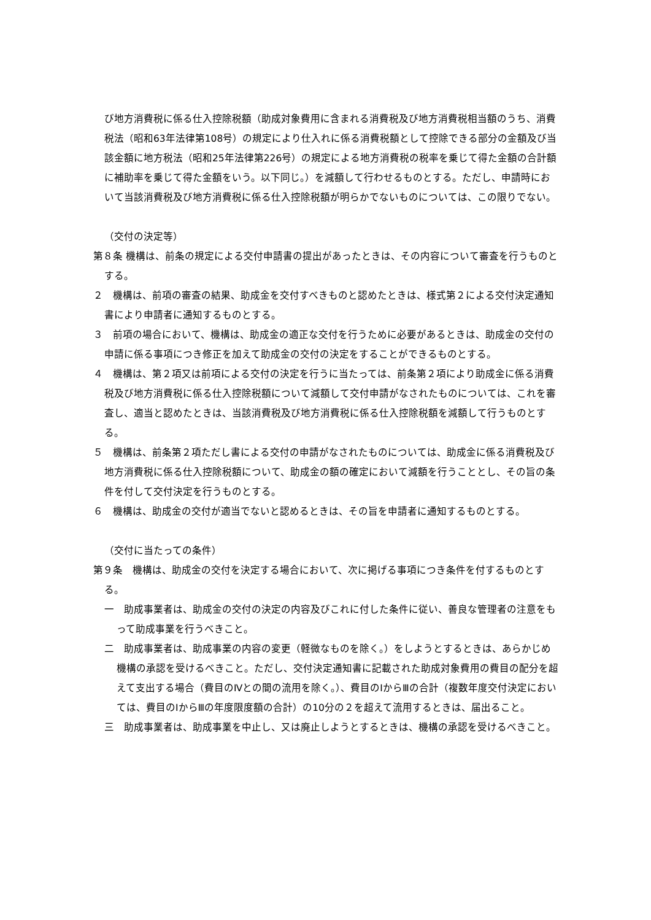び地方消費税に係る仕入控除税額（助成対象費用に含まれる消費税及び地方消費税相当額のうち、消費税法（昭和63年法律第108号）の規定により仕入れに係る消費税額として控除できる部分の金額及び当該金額に地方税法（昭和25年法律第226号）の規定による地方消費税の税率を乗じて得た金額の合計額に補助率を乗じて得た金額をいう。以下同じ。）を減額して行わせるものとする。ただし、申請時において当該消費税及び地方消費税に係る仕入控除税額が明らかでないものについては、この限りでない。
（交付の決定等）
第８条 機構は、前条の規定による交付申請書の提出があったときは、その内容について審査を行うものとする。
２　機構は、前項の審査の結果、助成金を交付すべきものと認めたときは、様式第２による交付決定通知書により申請者に通知するものとする。
３　前項の場合において、機構は、助成金の適正な交付を行うために必要があるときは、助成金の交付の申請に係る事項につき修正を加えて助成金の交付の決定をすることができるものとする。
４　機構は、第２項又は前項による交付の決定を行うに当たっては、前条第２項により助成金に係る消費税及び地方消費税に係る仕入控除税額について減額して交付申請がなされたものについては、これを審査し、適当と認めたときは、当該消費税及び地方消費税に係る仕入控除税額を減額して行うものとする。
５　機構は、前条第２項ただし書による交付の申請がなされたものについては、助成金に係る消費税及び地方消費税に係る仕入控除税額について、助成金の額の確定において減額を行うこととし、その旨の条件を付して交付決定を行うものとする。
６　機構は、助成金の交付が適当でないと認めるときは、その旨を申請者に通知するものとする。
（交付に当たっての条件）
第９条　機構は、助成金の交付を決定する場合において、次に掲げる事項につき条件を付するものとする。
一　助成事業者は、助成金の交付の決定の内容及びこれに付した条件に従い、善良な管理者の注意をもって助成事業を行うべきこと。
二　助成事業者は、助成事業の内容の変更（軽微なものを除く。）をしようとするときは、あらかじめ機構の承認を受けるべきこと。ただし、交付決定通知書に記載された助成対象費用の費目の配分を超えて支出する場合（費目のⅣとの間の流用を除く。）、費目のⅠからⅢの合計（複数年度交付決定においては、費目のⅠからⅢの年度限度額の合計）の10分の２を超えて流用するときは、届出ること。
三　助成事業者は、助成事業を中止し、又は廃止しようとするときは、機構の承認を受けるべきこと。